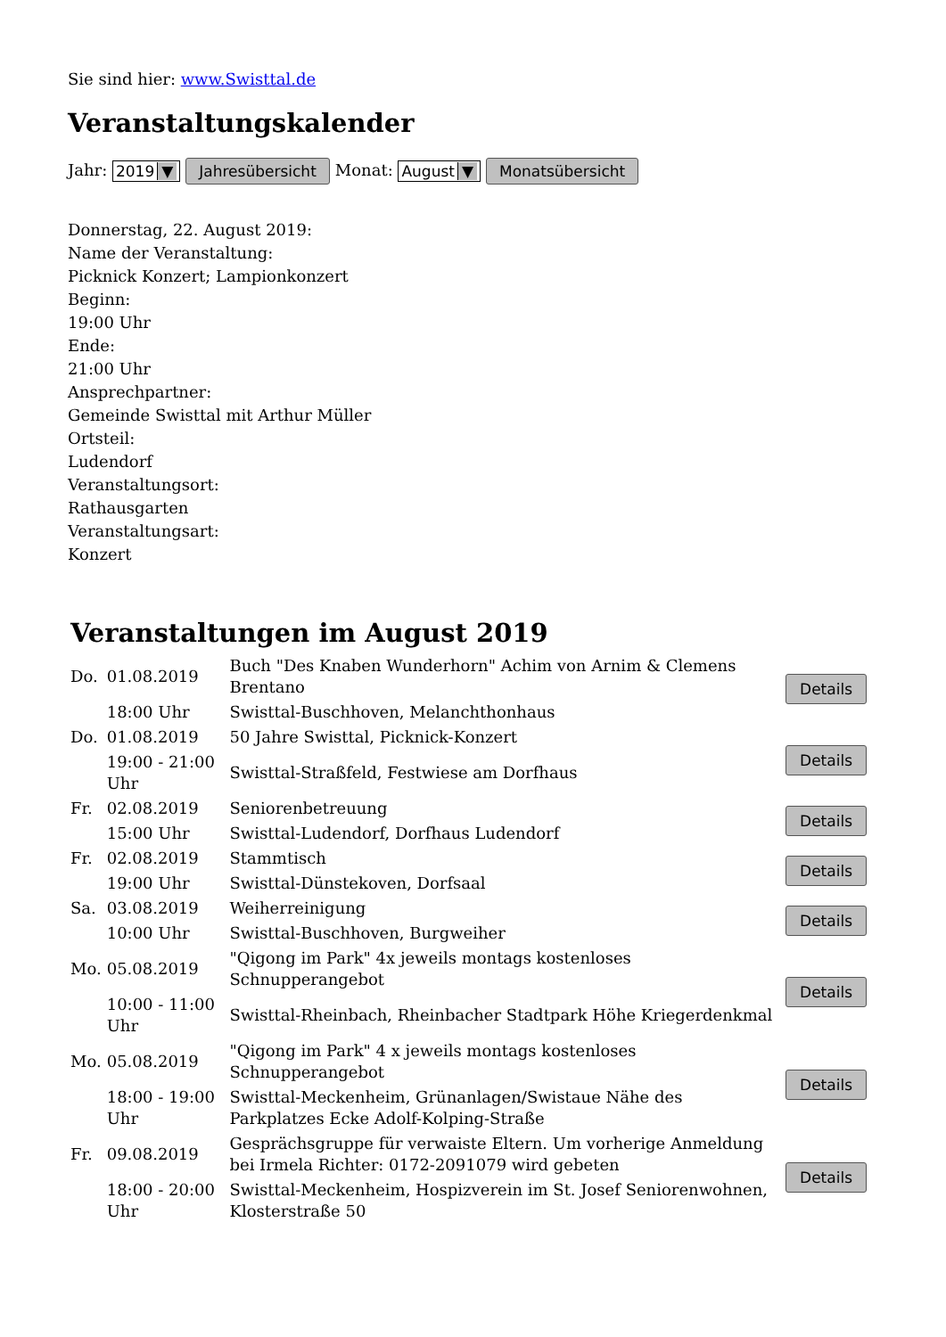Sie sind hier: www.Swisttal.de
Veranstaltungskalender
Jahr: 2019 ▼ Jahresübersicht Monat: August ▼ Monatsübersicht
Donnerstag, 22. August 2019:
Name der Veranstaltung:
Picknick Konzert; Lampionkonzert
Beginn:
19:00 Uhr
Ende:
21:00 Uhr
Ansprechpartner:
Gemeinde Swisttal mit Arthur Müller
Ortsteil:
Ludendorf
Veranstaltungsort:
Rathausgarten
Veranstaltungsart:
Konzert
Veranstaltungen im August 2019
| Do. | 01.08.2019 | Buch "Des Knaben Wunderhorn" Achim von Arnim & Clemens Brentano | Details |
| | 18:00 Uhr | Swisttal-Buschhoven, Melanchthonhaus | |
| Do. | 01.08.2019 | 50 Jahre Swisttal, Picknick-Konzert | Details |
| | 19:00 - 21:00 Uhr | Swisttal-Straßfeld, Festwiese am Dorfhaus | |
| Fr. | 02.08.2019 | Seniorenbetreuung | Details |
| | 15:00 Uhr | Swisttal-Ludendorf, Dorfhaus Ludendorf | |
| Fr. | 02.08.2019 | Stammtisch | Details |
| | 19:00 Uhr | Swisttal-Dünstekoven, Dorfsaal | |
| Sa. | 03.08.2019 | Weiherreinigung | Details |
| | 10:00 Uhr | Swisttal-Buschhoven, Burgweiher | |
| Mo. | 05.08.2019 | "Qigong im Park" 4x jeweils montags kostenloses Schnupperangebot | Details |
| | 10:00 - 11:00 Uhr | Swisttal-Rheinbach, Rheinbacher Stadtpark Höhe Kriegerdenkmal | |
| Mo. | 05.08.2019 | "Qigong im Park" 4 x jeweils montags kostenloses Schnupperangebot | Details |
| | 18:00 - 19:00 Uhr | Swisttal-Meckenheim, Grünanlagen/Swistaue Nähe des Parkplatzes Ecke Adolf-Kolping-Straße | |
| Fr. | 09.08.2019 | Gesprächsgruppe für verwaiste Eltern. Um vorherige Anmeldung bei Irmela Richter: 0172-2091079 wird gebeten | Details |
| | 18:00 - 20:00 Uhr | Swisttal-Meckenheim, Hospizverein im St. Josef Seniorenwohnen, Klosterstraße 50 | |